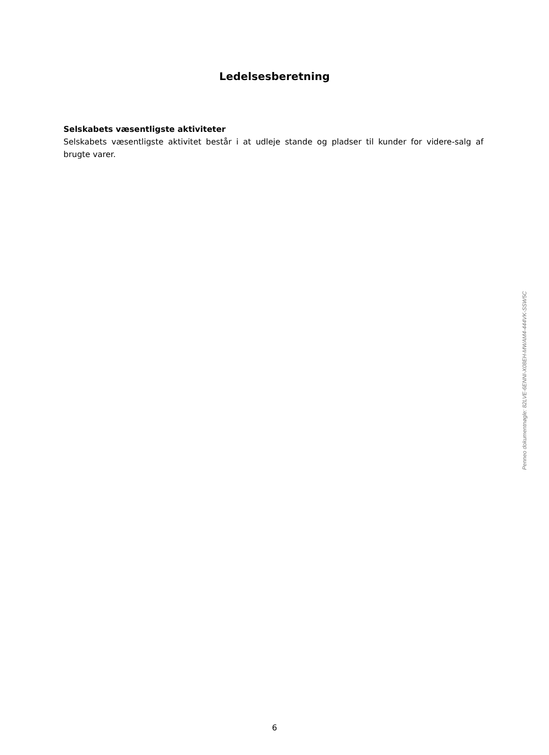Ledelsesberetning
Selskabets væsentligste aktiviteter
Selskabets væsentligste aktivitet består i at udleje stande og pladser til kunder for videre-salg af brugte varer.
Penneo dokumentnøgle: 82LVE-6ENNI-X08EH-MWAM4-444VK-SSW5C
6